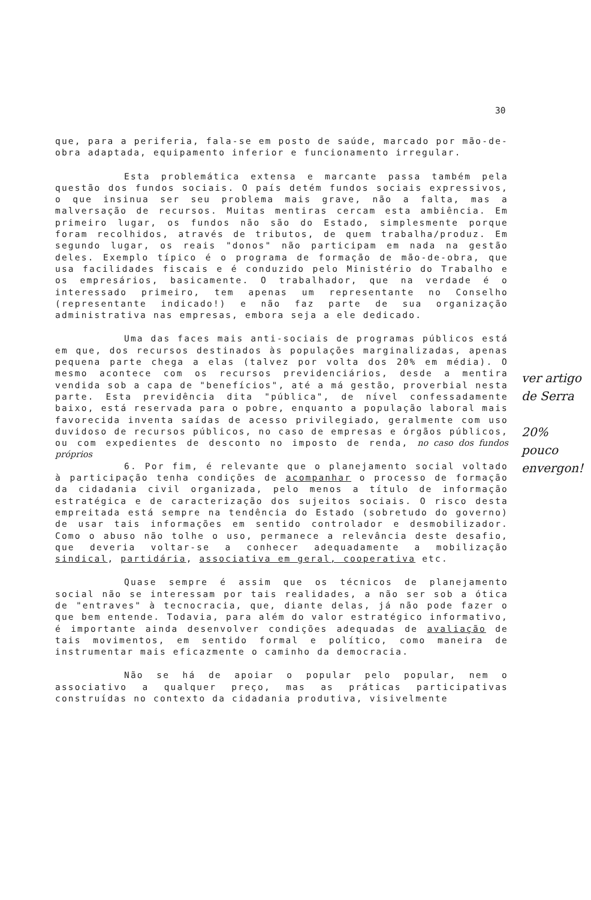30
que, para a periferia, fala-se em posto de saúde, marcado por mão-de-obra adaptada, equipamento inferior e funcionamento irregular.
Esta problemática extensa e marcante passa também pela questão dos fundos sociais. O país detém fundos sociais expressivos, o que insinua ser seu problema mais grave, não a falta, mas a malversação de recursos. Muitas mentiras cercam esta ambiência. Em primeiro lugar, os fundos não são do Estado, simplesmente porque foram recolhidos, através de tributos, de quem trabalha/produz. Em segundo lugar, os reais "donos" não participam em nada na gestão deles. Exemplo típico é o programa de formação de mão-de-obra, que usa facilidades fiscais e é conduzido pelo Ministério do Trabalho e os empresários, basicamente. O trabalhador, que na verdade é o interessado primeiro, tem apenas um representante no Conselho (representante indicado!) e não faz parte de sua organização administrativa nas empresas, embora seja a ele dedicado.
Uma das faces mais anti-sociais de programas públicos está em que, dos recursos destinados às populações marginalizadas, apenas pequena parte chega a elas (talvez por volta dos 20% em média). O mesmo acontece com os recursos previdenciários, desde a mentira vendida sob a capa de "benefícios", até a má gestão, proverbial nesta parte. Esta previdência dita "pública", de nível confessadamente baixo, está reservada para o pobre, enquanto a população laboral mais favorecida inventa saídas de acesso privilegiado, geralmente com uso duvidoso de recursos públicos, no caso de empresas e órgãos públicos, ou com expedientes de desconto no imposto de renda, no caso dos fundos próprios
6. Por fim, é relevante que o planejamento social voltado à participação tenha condições de acompanhar o processo de formação da cidadania civil organizada, pelo menos a título de informação estratégica e de caracterização dos sujeitos sociais. O risco desta empreitada está sempre na tendência do Estado (sobretudo do governo) de usar tais informações em sentido controlador e desmobilizador. Como o abuso não tolhe o uso, permanece a relevância deste desafio, que deveria voltar-se a conhecer adequadamente a mobilização sindical, partidária, associativa em geral, cooperativa etc.
Quase sempre é assim que os técnicos de planejamento social não se interessam por tais realidades, a não ser sob a ótica de "entraves" à tecnocracia, que, diante delas, já não pode fazer o que bem entende. Todavia, para além do valor estratégico informativo, é importante ainda desenvolver condições adequadas de avaliação de tais movimentos, em sentido formal e político, como maneira de instrumentar mais eficazmente o caminho da democracia.
Não se há de apoiar o popular pelo popular, nem o associativo a qualquer preço, mas as práticas participativas construídas no contexto da cidadania produtiva, visivelmente
ver artigo de Serra
20% pouco envergon!